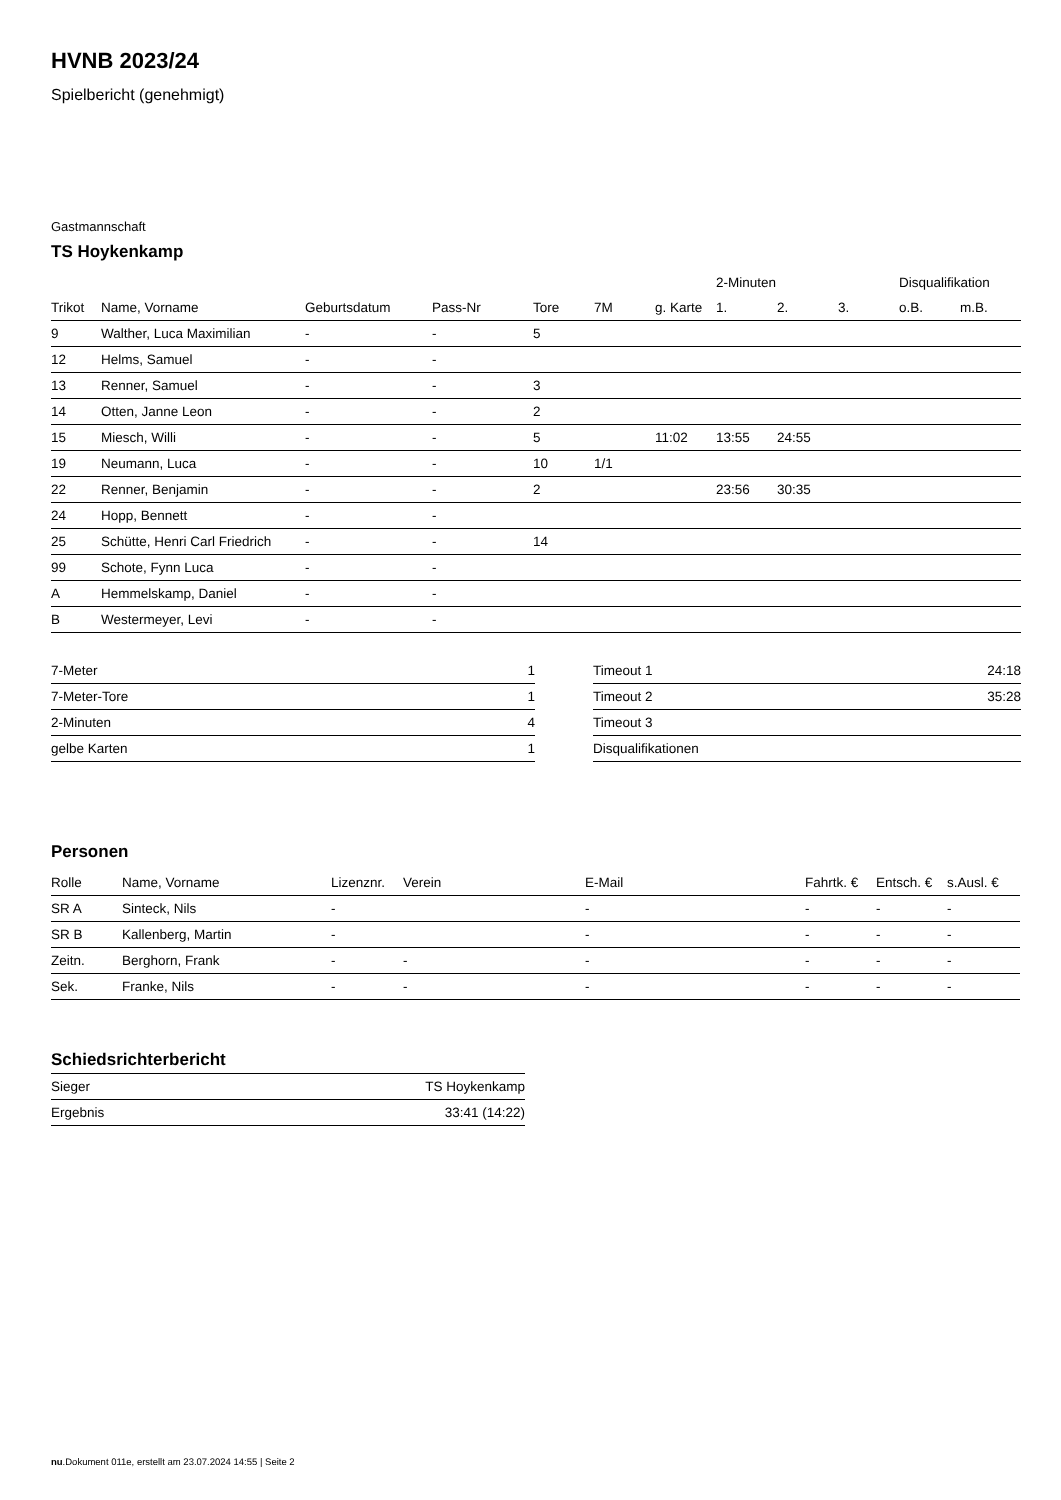HVNB 2023/24
Spielbericht (genehmigt)
Gastmannschaft
TS Hoykenkamp
| | | | | | | | 2-Minuten | | | Disqualifikation | |
| --- | --- | --- | --- | --- | --- | --- | --- | --- | --- | --- | --- |
| Trikot | Name, Vorname | Geburtsdatum | Pass-Nr | Tore | 7M | g. Karte | 1. | 2. | 3. | o.B. | m.B. |
| 9 | Walther, Luca Maximilian | - | - | 5 | | | | | | | |
| 12 | Helms, Samuel | - | - | | | | | | | | |
| 13 | Renner, Samuel | - | - | 3 | | | | | | | |
| 14 | Otten, Janne Leon | - | - | 2 | | | | | | | |
| 15 | Miesch, Willi | - | - | 5 | | 11:02 | 13:55 | 24:55 | | | |
| 19 | Neumann, Luca | - | - | 10 | 1/1 | | | | | | |
| 22 | Renner, Benjamin | - | - | 2 | | | 23:56 | 30:35 | | | |
| 24 | Hopp, Bennett | - | - | | | | | | | | |
| 25 | Schütte, Henri Carl Friedrich | - | - | 14 | | | | | | | |
| 99 | Schote, Fynn Luca | - | - | | | | | | | | |
| A | Hemmelskamp, Daniel | - | - | | | | | | | | |
| B | Westermeyer, Levi | - | - | | | | | | | | |
| 7-Meter | 1 |
| 7-Meter-Tore | 1 |
| 2-Minuten | 4 |
| gelbe Karten | 1 |
| Timeout 1 | 24:18 |
| Timeout 2 | 35:28 |
| Timeout 3 | |
| Disqualifikationen | |
Personen
| Rolle | Name, Vorname | Lizenznr. | Verein | E-Mail | Fahrtk. € | Entsch. € | s.Ausl. € |
| --- | --- | --- | --- | --- | --- | --- | --- |
| SR A | Sinteck, Nils | - | | - | - | - | - |
| SR B | Kallenberg, Martin | - | | - | - | - | - |
| Zeitn. | Berghorn, Frank | - | - | - | - | - | - |
| Sek. | Franke, Nils | - | - | - | - | - | - |
Schiedsrichterbericht
| Sieger | TS Hoykenkamp |
| Ergebnis | 33:41 (14:22) |
nu.Dokument 011e, erstellt am 23.07.2024 14:55 | Seite 2